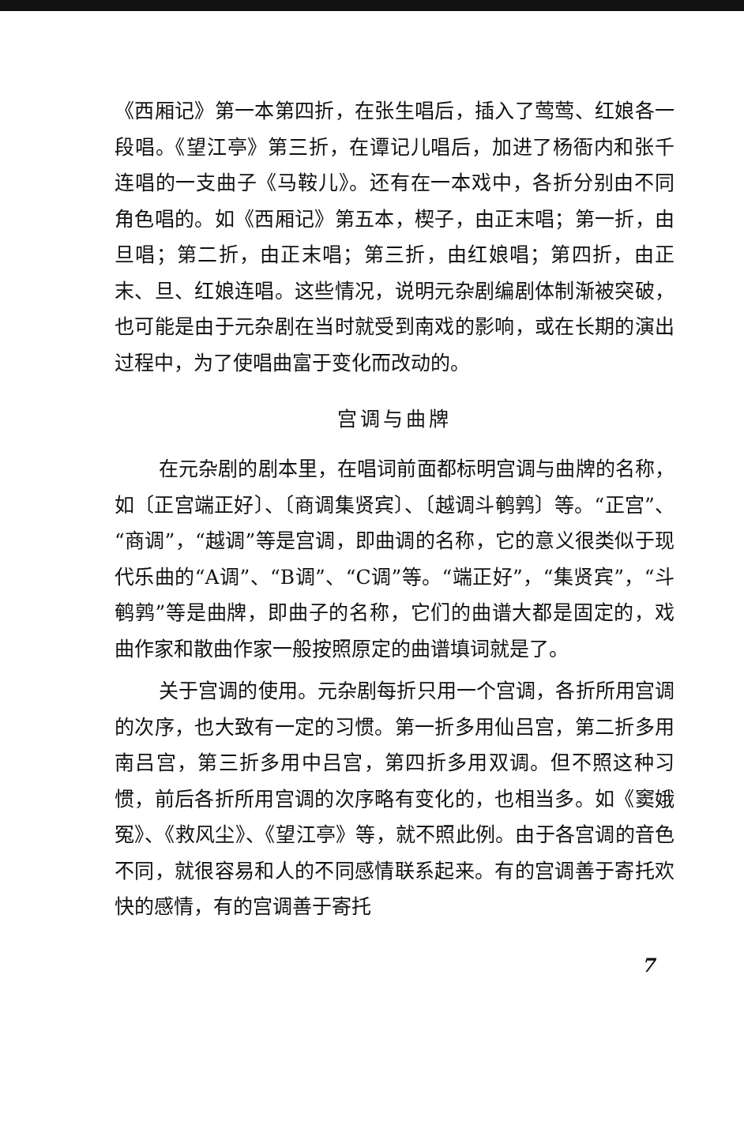《西厢记》第一本第四折，在张生唱后，插入了莺莺、红娘各一段唱。《望江亭》第三折，在谭记儿唱后，加进了杨衙内和张千连唱的一支曲子《马鞍儿》。还有在一本戏中，各折分别由不同角色唱的。如《西厢记》第五本，楔子，由正末唱；第一折，由旦唱；第二折，由正末唱；第三折，由红娘唱；第四折，由正末、旦、红娘连唱。这些情况，说明元杂剧编剧体制渐被突破，也可能是由于元杂剧在当时就受到南戏的影响，或在长期的演出过程中，为了使唱曲富于变化而改动的。
宫调与曲牌
在元杂剧的剧本里，在唱词前面都标明宫调与曲牌的名称，如〔正宫端正好〕、〔商调集贤宾〕、〔越调斗鹌鹑〕等。“正宫”、“商调”，“越调”等是宫调，即曲调的名称，它的意义很类似于现代乐曲的“A调”、“B调”、“C调”等。“端正好”，“集贤宾”，“斗鹌鹑”等是曲牌，即曲子的名称，它们的曲谱大都是固定的，戏曲作家和散曲作家一般按照原定的曲谱填词就是了。
关于宫调的使用。元杂剧每折只用一个宫调，各折所用宫调的次序，也大致有一定的习惯。第一折多用仙吕宫，第二折多用南吕宫，第三折多用中吕宫，第四折多用双调。但不照这种习惯，前后各折所用宫调的次序略有变化的，也相当多。如《窦娥冤》、《救风尘》、《望江亭》等，就不照此例。由于各宫调的音色不同，就很容易和人的不同感情联系起来。有的宫调善于寄托欢快的感情，有的宫调善于寄托
7